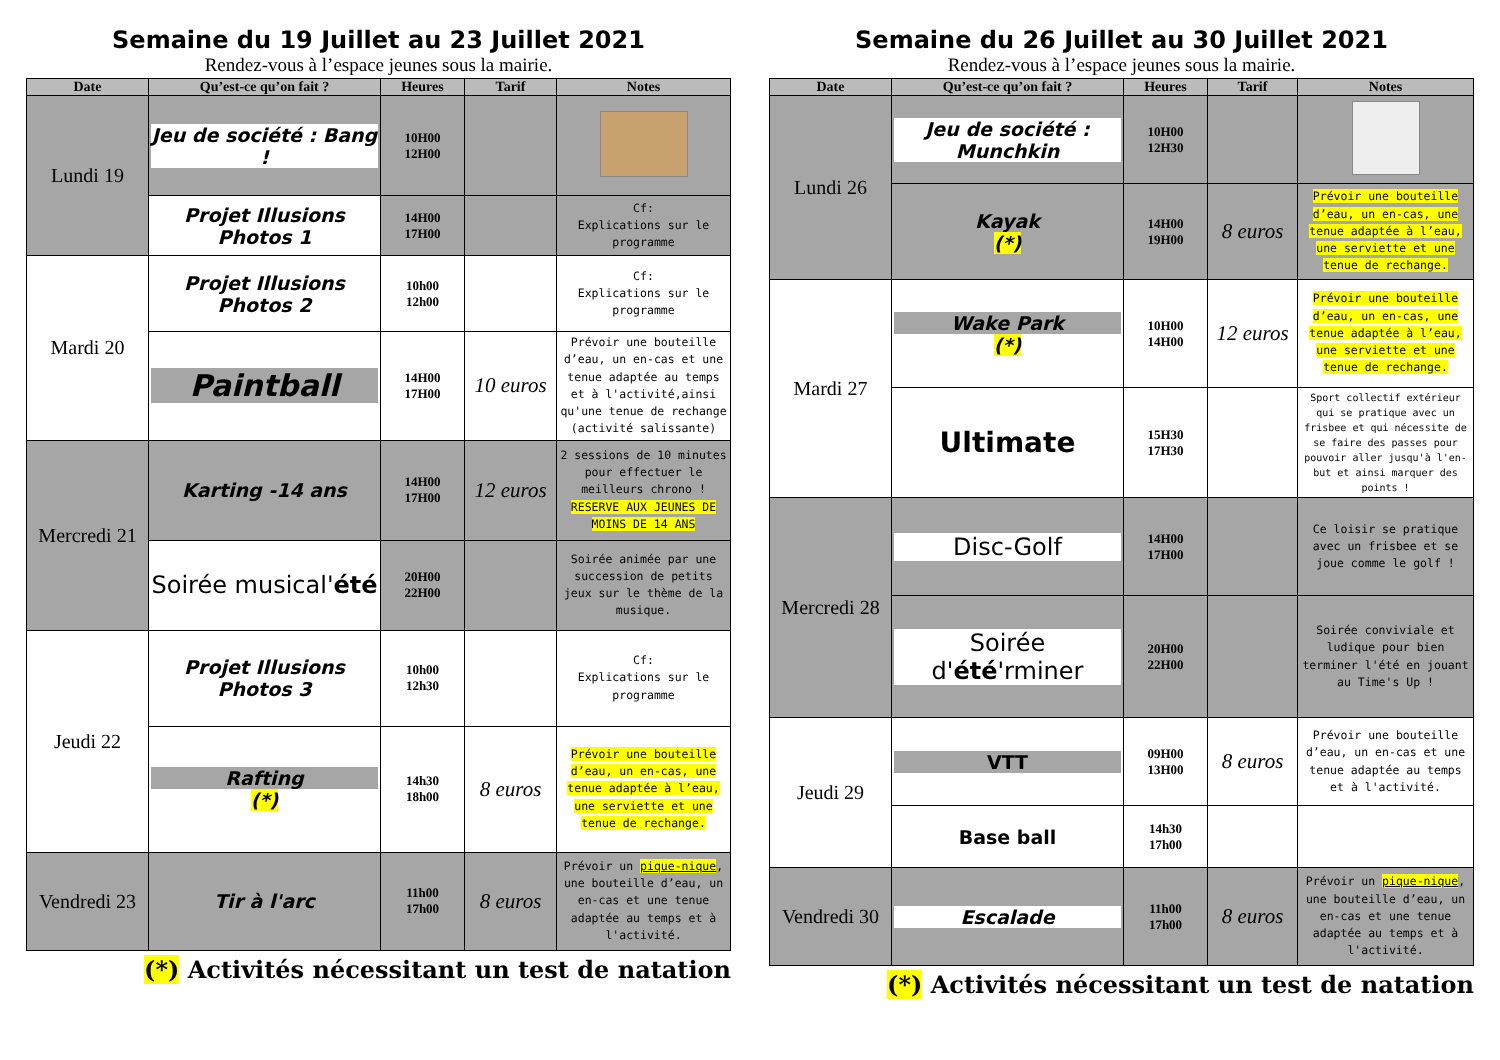Semaine du 19 Juillet au 23 Juillet 2021
Rendez-vous à l’espace jeunes sous la mairie.
| Date | Qu’est-ce qu’on fait ? | Heures | Tarif | Notes |
| --- | --- | --- | --- | --- |
| Lundi 19 | Jeu de société : Bang ! | 10H00 12H00 | | |
| | Projet Illusions Photos 1 | 14H00 17H00 | | Cf: Explications sur le programme |
| Mardi 20 | Projet Illusions Photos 2 | 10h00 12h00 | | Cf: Explications sur le programme |
| | Paintball | 14H00 17H00 | 10 euros | Prévoir une bouteille d’eau, un en-cas et une tenue adaptée au temps et à l'activité,ainsi qu'une tenue de rechange (activité salissante) |
| Mercredi 21 | Karting -14 ans | 14H00 17H00 | 12 euros | 2 sessions de 10 minutes pour effectuer le meilleurs chrono ! RESERVE AUX JEUNES DE MOINS DE 14 ANS |
| | Soirée musical' été | 20H00 22H00 | | Soirée animée par une succession de petits jeux sur le thème de la musique. |
| Jeudi 22 | Projet Illusions Photos 3 | 10h00 12h30 | | Cf: Explications sur le programme |
| | Rafting (*) | 14h30 18h00 | 8 euros | Prévoir une bouteille d’eau, un en-cas, une tenue adaptée à l’eau, une serviette et une tenue de rechange. |
| Vendredi 23 | Tir à l'arc | 11h00 17h00 | 8 euros | Prévoir un pique-nique , une bouteille d’eau, un en-cas et une tenue adaptée au temps et à l'activité. |
(*) Activités nécessitant un test de natation
Semaine du 26 Juillet au 30 Juillet 2021
Rendez-vous à l’espace jeunes sous la mairie.
| Date | Qu’est-ce qu’on fait ? | Heures | Tarif | Notes |
| --- | --- | --- | --- | --- |
| Lundi 26 | Jeu de société : Munchkin | 10H00 12H30 | | |
| | Kayak (*) | 14H00 19H00 | 8 euros | Prévoir une bouteille d’eau, un en-cas, une tenue adaptée à l’eau, une serviette et une tenue de rechange. |
| Mardi 27 | Wake Park (*) | 10H00 14H00 | 12 euros | Prévoir une bouteille d’eau, un en-cas, une tenue adaptée à l’eau, une serviette et une tenue de rechange. |
| | Ultimate | 15H30 17H30 | | Sport collectif extérieur qui se pratique avec un frisbee et qui nécessite de se faire des passes pour pouvoir aller jusqu'à l'en-but et ainsi marquer des points ! |
| Mercredi 28 | Disc-Golf | 14H00 17H00 | | Ce loisir se pratique avec un frisbee et se joue comme le golf ! |
| | Soirée d' été 'rminer | 20H00 22H00 | | Soirée conviviale et ludique pour bien terminer l'été en jouant au Time's Up ! |
| Jeudi 29 | VTT | 09H00 13H00 | 8 euros | Prévoir une bouteille d’eau, un en-cas et une tenue adaptée au temps et à l'activité. |
| | Base ball | 14h30 17h00 | | |
| Vendredi 30 | Escalade | 11h00 17h00 | 8 euros | Prévoir un pique-nique , une bouteille d’eau, un en-cas et une tenue adaptée au temps et à l'activité. |
(*) Activités nécessitant un test de natation